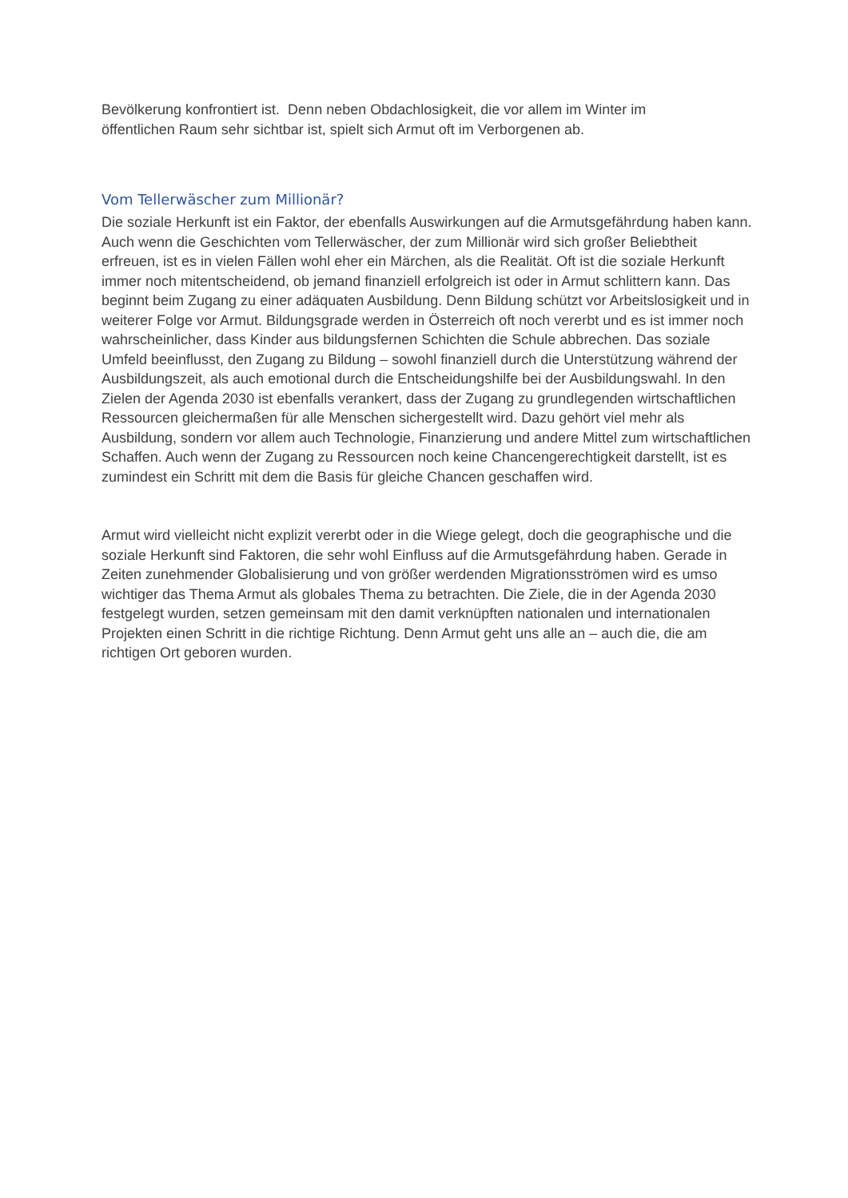Bevölkerung konfrontiert ist. Denn neben Obdachlosigkeit, die vor allem im Winter im
öffentlichen Raum sehr sichtbar ist, spielt sich Armut oft im Verborgenen ab.
Vom Tellerwäscher zum Millionär?
Die soziale Herkunft ist ein Faktor, der ebenfalls Auswirkungen auf die Armutsgefährdung haben kann. Auch wenn die Geschichten vom Tellerwäscher, der zum Millionär wird sich großer Beliebtheit erfreuen, ist es in vielen Fällen wohl eher ein Märchen, als die Realität. Oft ist die soziale Herkunft immer noch mitentscheidend, ob jemand finanziell erfolgreich ist oder in Armut schlittern kann. Das beginnt beim Zugang zu einer adäquaten Ausbildung. Denn Bildung schützt vor Arbeitslosigkeit und in weiterer Folge vor Armut. Bildungsgrade werden in Österreich oft noch vererbt und es ist immer noch wahrscheinlicher, dass Kinder aus bildungsfernen Schichten die Schule abbrechen. Das soziale Umfeld beeinflusst, den Zugang zu Bildung – sowohl finanziell durch die Unterstützung während der Ausbildungszeit, als auch emotional durch die Entscheidungshilfe bei der Ausbildungswahl. In den Zielen der Agenda 2030 ist ebenfalls verankert, dass der Zugang zu grundlegenden wirtschaftlichen Ressourcen gleichermaßen für alle Menschen sichergestellt wird. Dazu gehört viel mehr als Ausbildung, sondern vor allem auch Technologie, Finanzierung und andere Mittel zum wirtschaftlichen Schaffen. Auch wenn der Zugang zu Ressourcen noch keine Chancengerechtigkeit darstellt, ist es zumindest ein Schritt mit dem die Basis für gleiche Chancen geschaffen wird.
Armut wird vielleicht nicht explizit vererbt oder in die Wiege gelegt, doch die geographische und die soziale Herkunft sind Faktoren, die sehr wohl Einfluss auf die Armutsgefährdung haben. Gerade in Zeiten zunehmender Globalisierung und von größer werdenden Migrationsströmen wird es umso wichtiger das Thema Armut als globales Thema zu betrachten. Die Ziele, die in der Agenda 2030 festgelegt wurden, setzen gemeinsam mit den damit verknüpften nationalen und internationalen Projekten einen Schritt in die richtige Richtung. Denn Armut geht uns alle an – auch die, die am richtigen Ort geboren wurden.